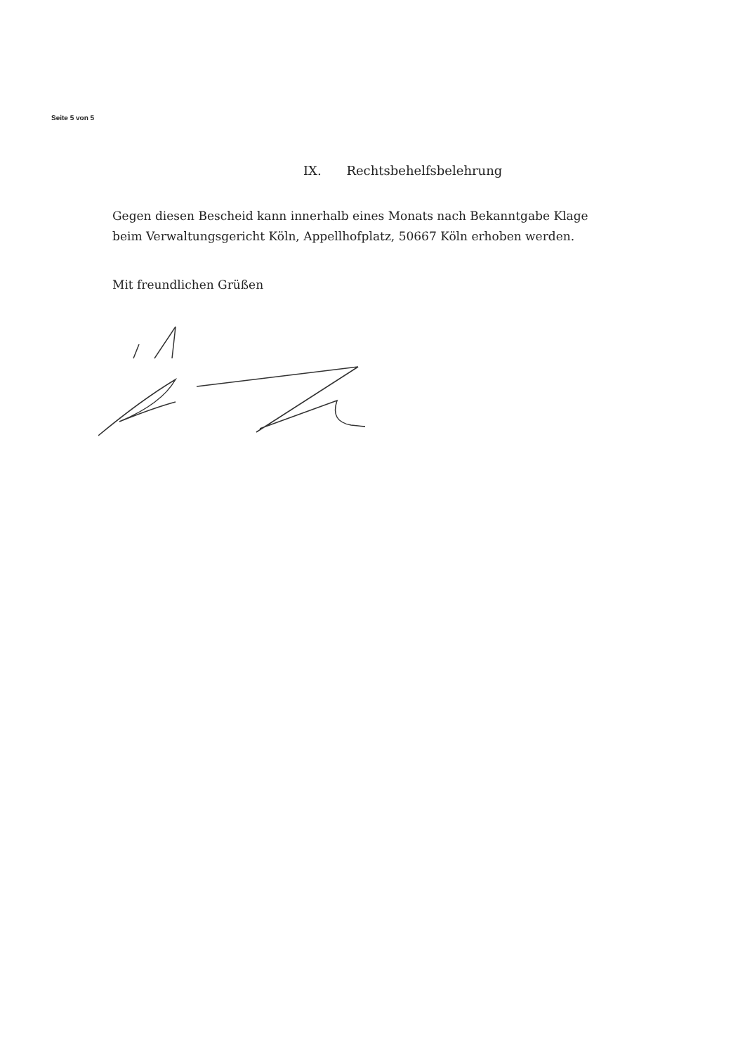Seite 5 von 5
IX. Rechtsbehelfsbelehrung
Gegen diesen Bescheid kann innerhalb eines Monats nach Bekanntgabe Klage beim Verwaltungsgericht Köln, Appellhofplatz, 50667 Köln erhoben werden.
Mit freundlichen Grüßen